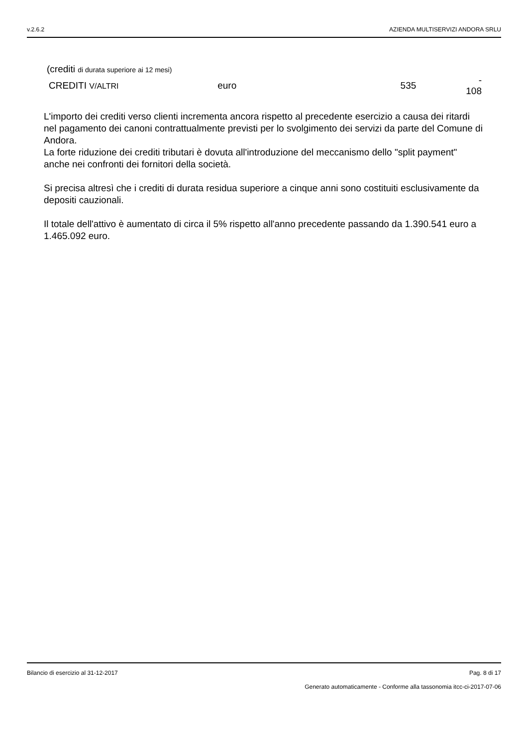v.2.6.2 AZIENDA MULTISERVIZI ANDORA SRLU
| (crediti di durata superiore ai 12 mesi) | | | |
| CREDITI V/ALTRI | euro | 535 | - 108 |
L'importo dei crediti verso clienti incrementa ancora rispetto al precedente esercizio a causa dei ritardi nel pagamento dei canoni contrattualmente previsti per lo svolgimento dei servizi da parte del Comune di Andora.
La forte riduzione dei crediti tributari è dovuta all'introduzione del meccanismo dello "split payment" anche nei confronti dei fornitori della società.
Si precisa altresì che i crediti di durata residua superiore a cinque anni sono costituiti esclusivamente da depositi cauzionali.
Il totale dell'attivo è aumentato di circa il 5% rispetto all'anno precedente passando da 1.390.541 euro a 1.465.092 euro.
Bilancio di esercizio al 31-12-2017 Pag. 8 di 17
Generato automaticamente - Conforme alla tassonomia itcc-ci-2017-07-06